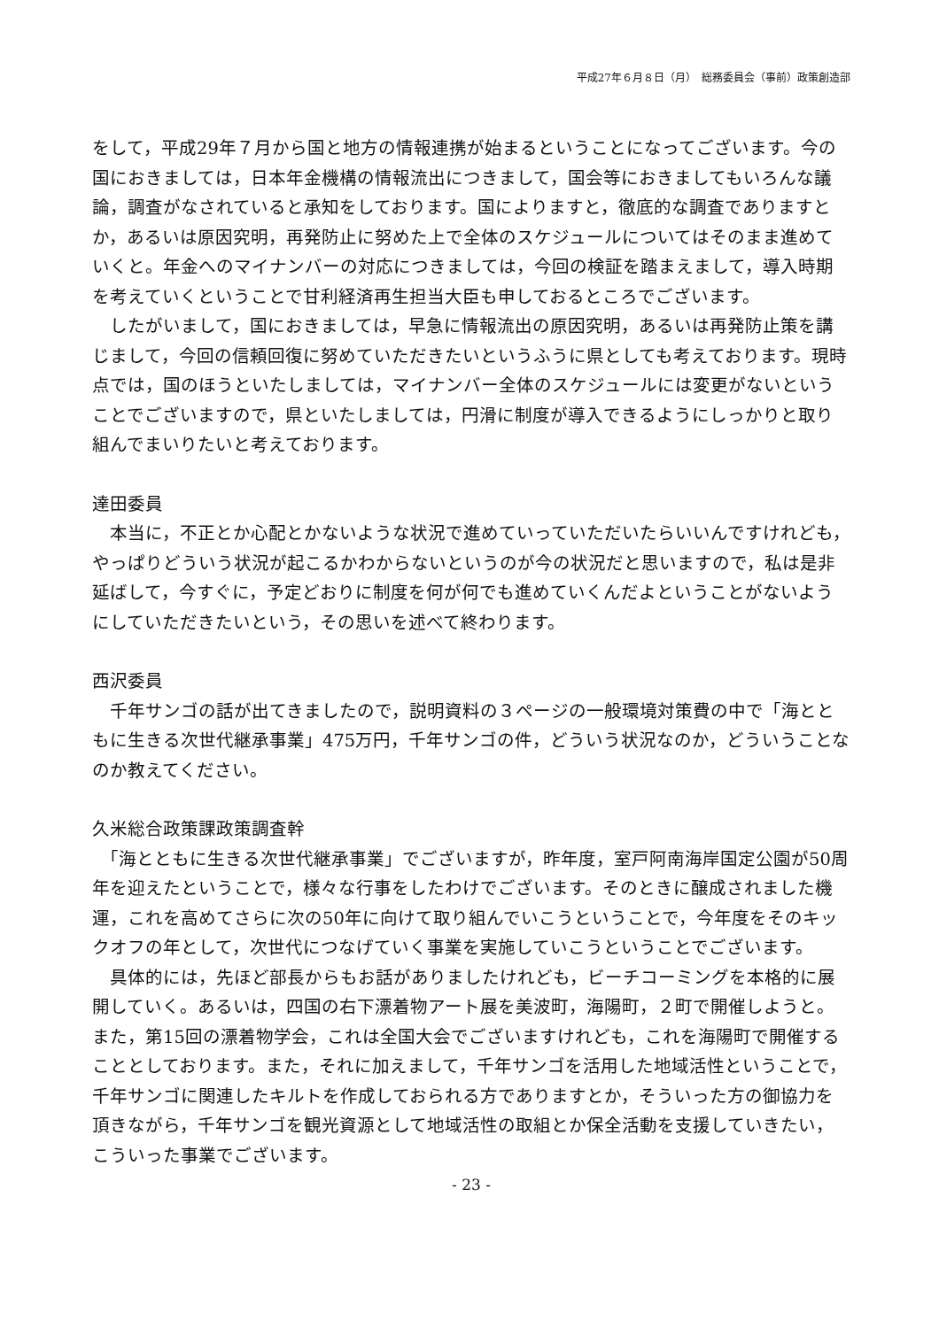平成27年６月８日（月）　総務委員会（事前）政策創造部
をして，平成29年７月から国と地方の情報連携が始まるということになってございます。今の国におきましては，日本年金機構の情報流出につきまして，国会等におきましてもいろんな議論，調査がなされていると承知をしております。国によりますと，徹底的な調査でありますとか，あるいは原因究明，再発防止に努めた上で全体のスケジュールについてはそのまま進めていくと。年金へのマイナンバーの対応につきましては，今回の検証を踏まえまして，導入時期を考えていくということで甘利経済再生担当大臣も申しておるところでございます。
　したがいまして，国におきましては，早急に情報流出の原因究明，あるいは再発防止策を講じまして，今回の信頼回復に努めていただきたいというふうに県としても考えております。現時点では，国のほうといたしましては，マイナンバー全体のスケジュールには変更がないということでございますので，県といたしましては，円滑に制度が導入できるようにしっかりと取り組んでまいりたいと考えております。
達田委員
　本当に，不正とか心配とかないような状況で進めていっていただいたらいいんですけれども，やっぱりどういう状況が起こるかわからないというのが今の状況だと思いますので，私は是非延ばして，今すぐに，予定どおりに制度を何が何でも進めていくんだよということがないようにしていただきたいという，その思いを述べて終わります。
西沢委員
　千年サンゴの話が出てきましたので，説明資料の３ページの一般環境対策費の中で「海とともに生きる次世代継承事業」475万円，千年サンゴの件，どういう状況なのか，どういうことなのか教えてください。
久米総合政策課政策調査幹
　「海とともに生きる次世代継承事業」でございますが，昨年度，室戸阿南海岸国定公園が50周年を迎えたということで，様々な行事をしたわけでございます。そのときに醸成されました機運，これを高めてさらに次の50年に向けて取り組んでいこうということで，今年度をそのキックオフの年として，次世代につなげていく事業を実施していこうということでございます。
　具体的には，先ほど部長からもお話がありましたけれども，ビーチコーミングを本格的に展開していく。あるいは，四国の右下漂着物アート展を美波町，海陽町，２町で開催しようと。また，第15回の漂着物学会，これは全国大会でございますけれども，これを海陽町で開催することとしております。また，それに加えまして，千年サンゴを活用した地域活性ということで，千年サンゴに関連したキルトを作成しておられる方でありますとか，そういった方の御協力を頂きながら，千年サンゴを観光資源として地域活性の取組とか保全活動を支援していきたい，こういった事業でございます。
- 23 -